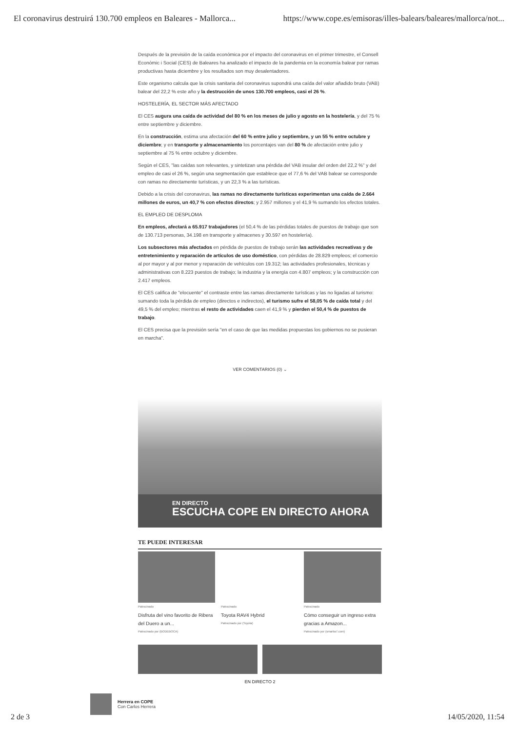El coronavirus destruirá 130.700 empleos en Baleares - Mallorca... https://www.cope.es/emisoras/illes-balears/baleares/mallorca/not...
Después de la previsión de la caída económica por el impacto del coronavirus en el primer trimestre, el Consell Econòmic i Social (CES) de Baleares ha analizado el impacto de la pandemia en la economía balear por ramas productivas hasta diciembre y los resultados son muy desalentadores.
Este organismo calcula que la crisis sanitaria del coronavirus supondrá una caída del valor añadido bruto (VAB) balear del 22,2 % este año y la destrucción de unos 130.700 empleos, casi el 26 %.
HOSTELERÍA, EL SECTOR MÁS AFECTADO
El CES augura una caída de actividad del 80 % en los meses de julio y agosto en la hostelería, y del 75 % entre septiembre y diciembre.
En la construcción, estima una afectación del 60 % entre julio y septiembre, y un 55 % entre octubre y diciembre; y en transporte y almacenamiento los porcentajes van del 80 % de afectación entre julio y septiembre al 75 % entre octubre y diciembre.
Según el CES, "las caídas son relevantes, y sintetizan una pérdida del VAB insular del orden del 22,2 %" y del empleo de casi el 26 %, según una segmentación que establece que el 77,6 % del VAB balear se corresponde con ramas no directamente turísticas, y un 22,3 % a las turísticas.
Debido a la crisis del coronavirus, las ramas no directamente turísticas experimentan una caída de 2.664 millones de euros, un 40,7 % con efectos directos; y 2.957 millones y el 41,9 % sumando los efectos totales.
EL EMPLEO DE DESPLOMA
En empleos, afectará a 65.917 trabajadores (el 50,4 % de las pérdidas totales de puestos de trabajo que son de 130.713 personas, 34.198 en transporte y almacenes y 30.597 en hostelería).
Los subsectores más afectados en pérdida de puestos de trabajo serán las actividades recreativas y de entretenimiento y reparación de artículos de uso doméstico, con pérdidas de 28.829 empleos; el comercio al por mayor y al por menor y reparación de vehículos con 19.312; las actividades profesionales, técnicas y administrativas con 8.223 puestos de trabajo; la industria y la energía con 4.807 empleos; y la construcción con 2.417 empleos.
El CES califica de "elocuente" el contraste entre las ramas directamente turísticas y las no ligadas al turismo: sumando toda la pérdida de empleo (directos e indirectos), el turismo sufre el 58,05 % de caída total y del 49,5 % del empleo; mientras el resto de actividades caen el 41,9 % y pierden el 50,4 % de puestos de trabajo.
El CES precisa que la previsión sería "en el caso de que las medidas propuestas los gobiernos no se pusieran en marcha".
VER COMENTARIOS (0) ⌄
EN DIRECTO
ESCUCHA COPE EN DIRECTO AHORA
TE PUEDE INTERESAR
Patrocinado
Disfruta del vino favorito de Ribera del Duero a un...
Patrocinado por (BODEBOCA)
Patrocinado
Toyota RAV4 Hybrid
Patrocinado por (Toyota)
Patrocinado
Cómo conseguir un ingreso extra gracias a Amazon...
Patrocinado por (smartia7.com)
EN DIRECTO 2
Herrera en COPE
Con Carlos Herrera
2 de 3 14/05/2020, 11:54